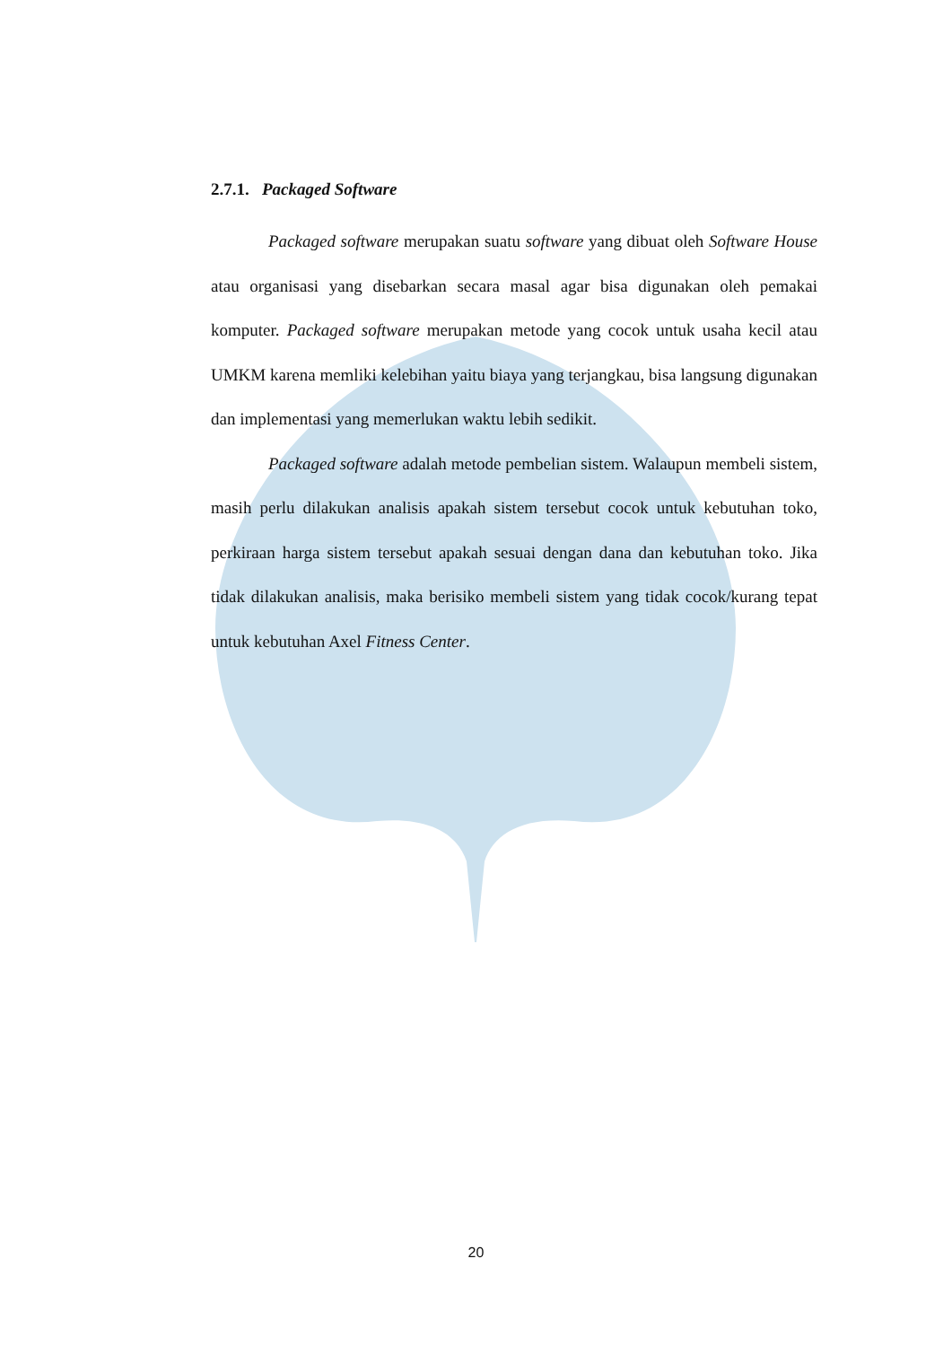2.7.1. Packaged Software
Packaged software merupakan suatu software yang dibuat oleh Software House atau organisasi yang disebarkan secara masal agar bisa digunakan oleh pemakai komputer. Packaged software merupakan metode yang cocok untuk usaha kecil atau UMKM karena memliki kelebihan yaitu biaya yang terjangkau, bisa langsung digunakan dan implementasi yang memerlukan waktu lebih sedikit.
Packaged software adalah metode pembelian sistem. Walaupun membeli sistem, masih perlu dilakukan analisis apakah sistem tersebut cocok untuk kebutuhan toko, perkiraan harga sistem tersebut apakah sesuai dengan dana dan kebutuhan toko. Jika tidak dilakukan analisis, maka berisiko membeli sistem yang tidak cocok/kurang tepat untuk kebutuhan Axel Fitness Center.
20